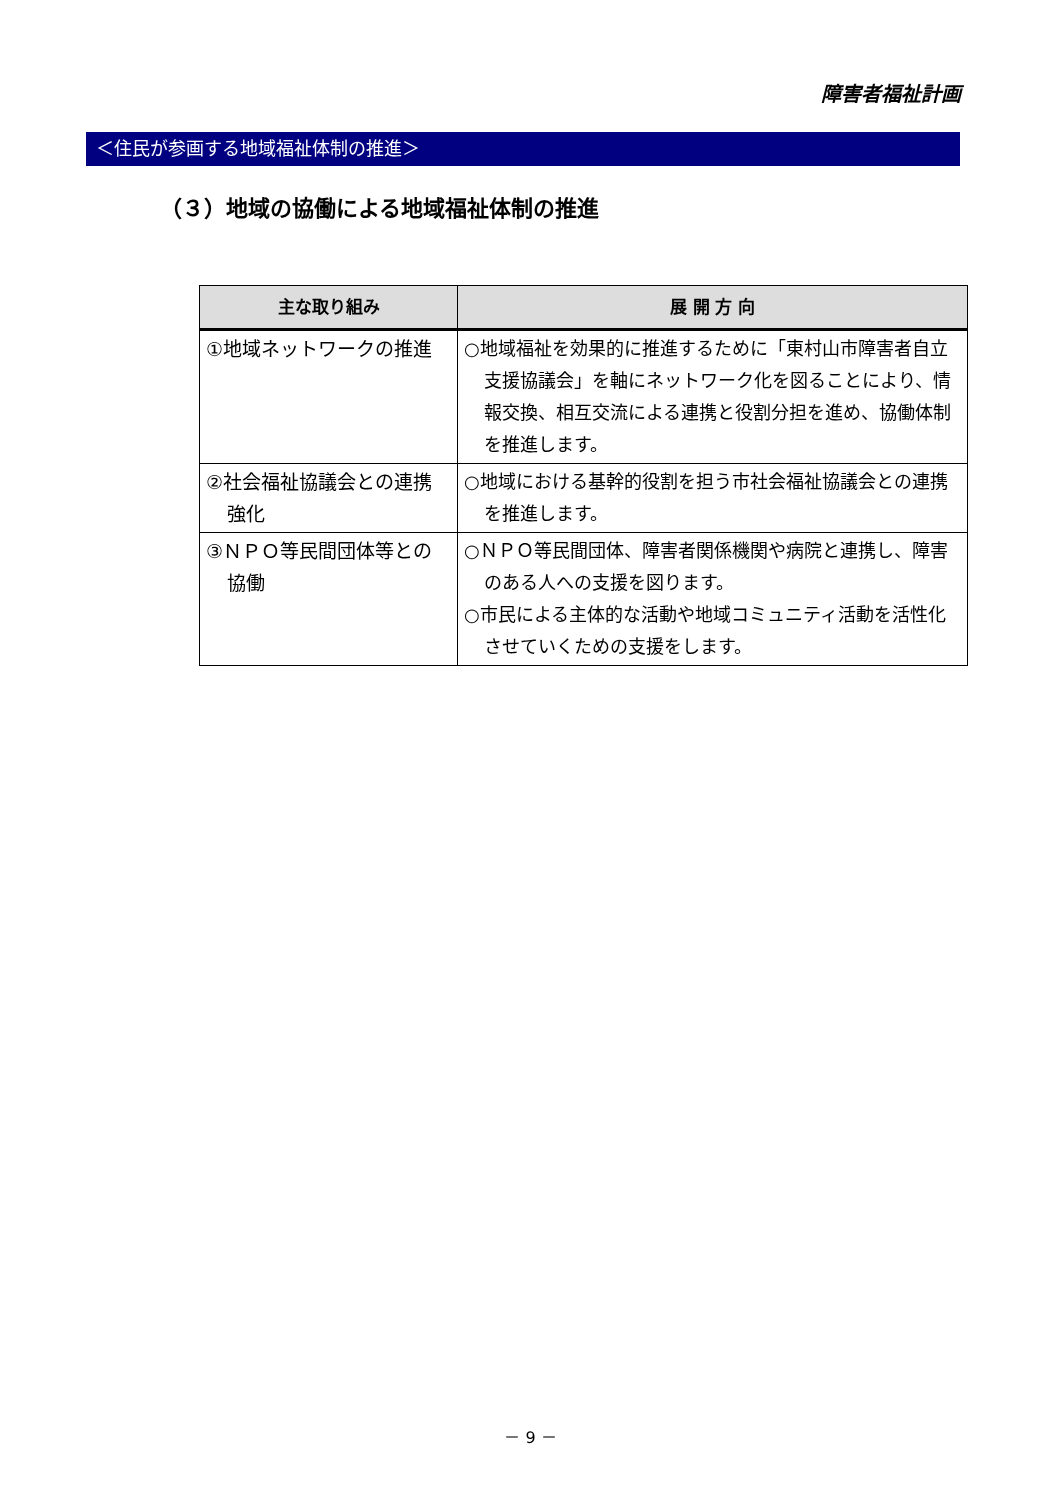障害者福祉計画
＜住民が参画する地域福祉体制の推進＞
（３）地域の協働による地域福祉体制の推進
| 主な取り組み | 展 開 方 向 |
| --- | --- |
| ①地域ネットワークの推進 | ○地域福祉を効果的に推進するために「東村山市障害者自立支援協議会」を軸にネットワーク化を図ることにより、情報交換、相互交流による連携と役割分担を進め、協働体制を推進します。 |
| ②社会福祉協議会との連携強化 | ○地域における基幹的役割を担う市社会福祉協議会との連携を推進します。 |
| ③ＮＰＯ等民間団体等との協働 | ○ＮＰＯ等民間団体、障害者関係機関や病院と連携し、障害のある人への支援を図ります。 ○市民による主体的な活動や地域コミュニティ活動を活性化させていくための支援をします。 |
－ 9 －